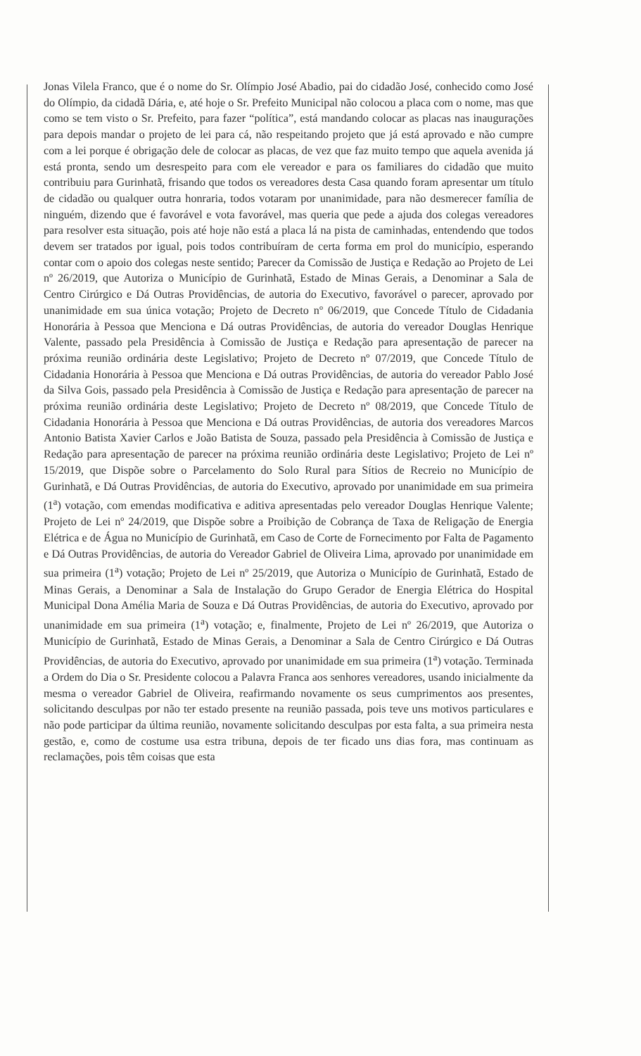Jonas Vilela Franco, que é o nome do Sr. Olímpio José Abadio, pai do cidadão José, conhecido como José do Olímpio, da cidadã Dária, e, até hoje o Sr. Prefeito Municipal não colocou a placa com o nome, mas que como se tem visto o Sr. Prefeito, para fazer “política”, está mandando colocar as placas nas inaugurações para depois mandar o projeto de lei para cá, não respeitando projeto que já está aprovado e não cumpre com a lei porque é obrigação dele de colocar as placas, de vez que faz muito tempo que aquela avenida já está pronta, sendo um desrespeito para com ele vereador e para os familiares do cidadão que muito contribuiu para Gurinhatã, frisando que todos os vereadores desta Casa quando foram apresentar um título de cidadão ou qualquer outra honraria, todos votaram por unanimidade, para não desmerecer família de ninguém, dizendo que é favorável e vota favorável, mas queria que pede a ajuda dos colegas vereadores para resolver esta situação, pois até hoje não está a placa lá na pista de caminhadas, entendendo que todos devem ser tratados por igual, pois todos contribuíram de certa forma em prol do município, esperando contar com o apoio dos colegas neste sentido; Parecer da Comissão de Justiça e Redação ao Projeto de Lei nº 26/2019, que Autoriza o Município de Gurinhatã, Estado de Minas Gerais, a Denominar a Sala de Centro Cirúrgico e Dá Outras Providências, de autoria do Executivo, favorável o parecer, aprovado por unanimidade em sua única votação; Projeto de Decreto nº 06/2019, que Concede Título de Cidadania Honorária à Pessoa que Menciona e Dá outras Providências, de autoria do vereador Douglas Henrique Valente, passado pela Presidência à Comissão de Justiça e Redação para apresentação de parecer na próxima reunião ordinária deste Legislativo; Projeto de Decreto nº 07/2019, que Concede Título de Cidadania Honorária à Pessoa que Menciona e Dá outras Providências, de autoria do vereador Pablo José da Silva Gois, passado pela Presidência à Comissão de Justiça e Redação para apresentação de parecer na próxima reunião ordinária deste Legislativo; Projeto de Decreto nº 08/2019, que Concede Título de Cidadania Honorária à Pessoa que Menciona e Dá outras Providências, de autoria dos vereadores Marcos Antonio Batista Xavier Carlos e João Batista de Souza, passado pela Presidência à Comissão de Justiça e Redação para apresentação de parecer na próxima reunião ordinária deste Legislativo; Projeto de Lei nº 15/2019, que Dispõe sobre o Parcelamento do Solo Rural para Sítios de Recreio no Município de Gurinhatã, e Dá Outras Providências, de autoria do Executivo, aprovado por unanimidade em sua primeira (1<sup>a</sup>) votação, com emendas modificativa e aditiva apresentadas pelo vereador Douglas Henrique Valente; Projeto de Lei nº 24/2019, que Dispõe sobre a Proibição de Cobrança de Taxa de Religação de Energia Elétrica e de Água no Município de Gurinhatã, em Caso de Corte de Fornecimento por Falta de Pagamento e Dá Outras Providências, de autoria do Vereador Gabriel de Oliveira Lima, aprovado por unanimidade em sua primeira (1<sup>a</sup>) votação; Projeto de Lei nº 25/2019, que Autoriza o Município de Gurinhatã, Estado de Minas Gerais, a Denominar a Sala de Instalação do Grupo Gerador de Energia Elétrica do Hospital Municipal Dona Amélia Maria de Souza e Dá Outras Providências, de autoria do Executivo, aprovado por unanimidade em sua primeira (1<sup>a</sup>) votação; e, finalmente, Projeto de Lei nº 26/2019, que Autoriza o Município de Gurinhatã, Estado de Minas Gerais, a Denominar a Sala de Centro Cirúrgico e Dá Outras Providências, de autoria do Executivo, aprovado por unanimidade em sua primeira (1<sup>a</sup>) votação. Terminada a Ordem do Dia o Sr. Presidente colocou a Palavra Franca aos senhores vereadores, usando inicialmente da mesma o vereador Gabriel de Oliveira, reafirmando novamente os seus cumprimentos aos presentes, solicitando desculpas por não ter estado presente na reunião passada, pois teve uns motivos particulares e não pode participar da última reunião, novamente solicitando desculpas por esta falta, a sua primeira nesta gestão, e, como de costume usa estra tribuna, depois de ter ficado uns dias fora, mas continuam as reclamações, pois têm coisas que esta